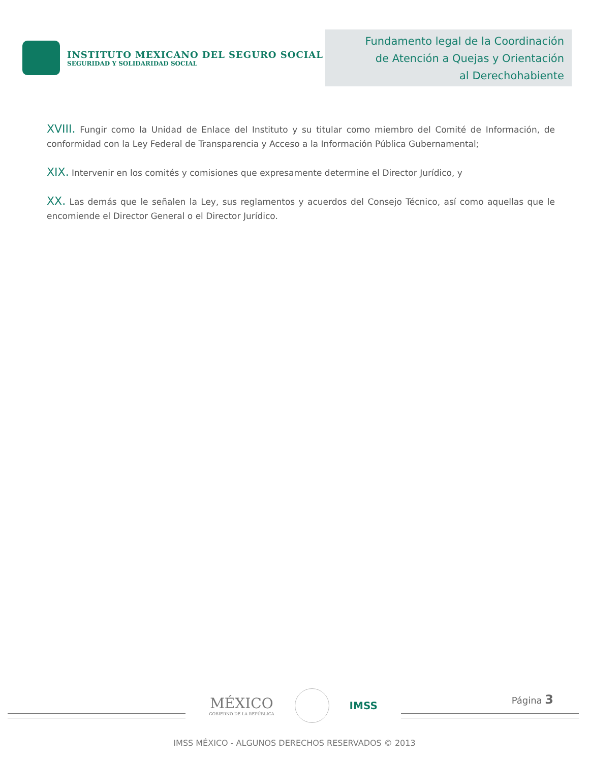INSTITUTO MEXICANO DEL SEGURO SOCIAL
SEGURIDAD Y SOLIDARIDAD SOCIAL
Fundamento legal de la Coordinación
de Atención a Quejas y Orientación
al Derechohabiente
XVIII. Fungir como la Unidad de Enlace del Instituto y su titular como miembro del Comité de Información, de conformidad con la Ley Federal de Transparencia y Acceso a la Información Pública Gubernamental;
XIX. Intervenir en los comités y comisiones que expresamente determine el Director Jurídico, y
XX. Las demás que le señalen la Ley, sus reglamentos y acuerdos del Consejo Técnico, así como aquellas que le encomiende el Director General o el Director Jurídico.
Página 3
MÉXICO
GOBIERNO DE LA REPÚBLICA
IMSS
IMSS MÉXICO - ALGUNOS DERECHOS RESERVADOS © 2013